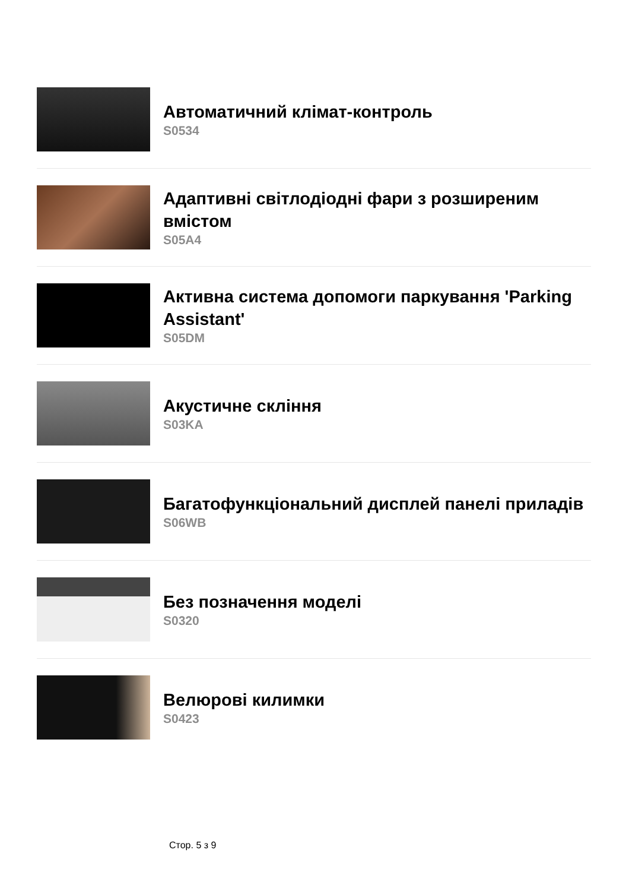Автоматичний клімат-контроль
S0534
Адаптивні світлодіодні фари з розширеним вмістом
S05A4
Активна система допомоги паркування 'Parking Assistant'
S05DM
Акустичне скління
S03KA
Багатофункціональний дисплей панелі приладів
S06WB
Без позначення моделі
S0320
Велюрові килимки
S0423
Стор. 5 з 9